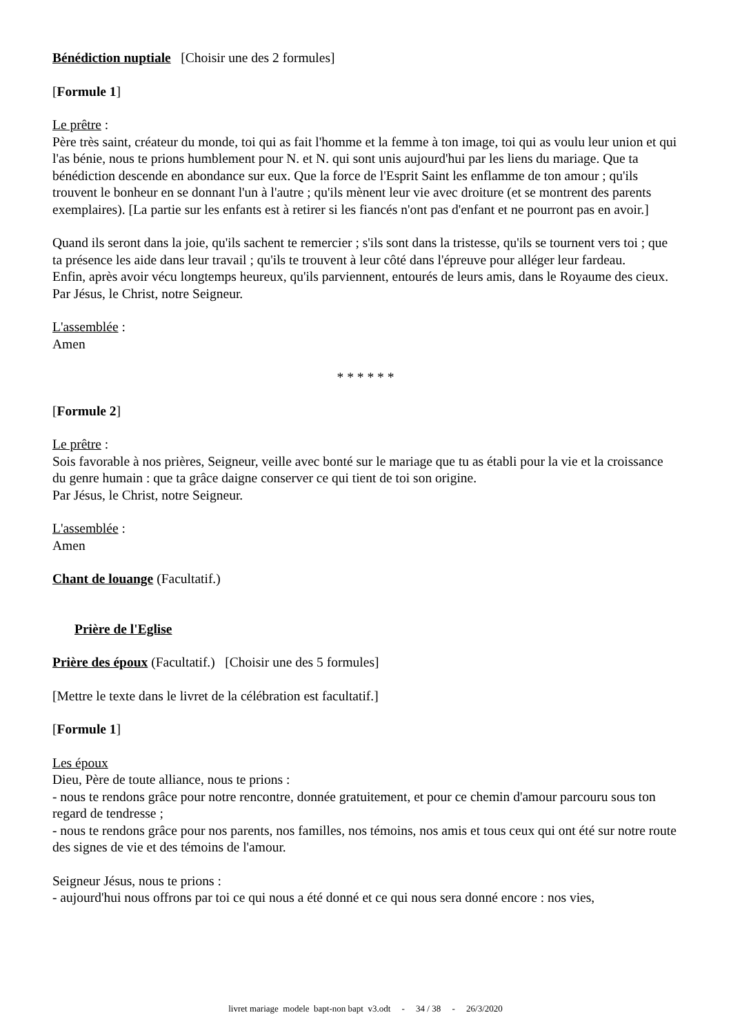Bénédiction nuptiale [Choisir une des 2 formules]
[Formule 1]
Le prêtre :
Père très saint, créateur du monde, toi qui as fait l'homme et la femme à ton image, toi qui as voulu leur union et qui l'as bénie, nous te prions humblement pour N. et N. qui sont unis aujourd'hui par les liens du mariage. Que ta bénédiction descende en abondance sur eux. Que la force de l'Esprit Saint les enflamme de ton amour ; qu'ils trouvent le bonheur en se donnant l'un à l'autre ; qu'ils mènent leur vie avec droiture (et se montrent des parents exemplaires). [La partie sur les enfants est à retirer si les fiancés n'ont pas d'enfant et ne pourront pas en avoir.]
Quand ils seront dans la joie, qu'ils sachent te remercier ; s'ils sont dans la tristesse, qu'ils se tournent vers toi ; que ta présence les aide dans leur travail ; qu'ils te trouvent à leur côté dans l'épreuve pour alléger leur fardeau.
Enfin, après avoir vécu longtemps heureux, qu'ils parviennent, entourés de leurs amis, dans le Royaume des cieux.
Par Jésus, le Christ, notre Seigneur.
L'assemblée :
Amen
* * * * * *
[Formule 2]
Le prêtre :
Sois favorable à nos prières, Seigneur, veille avec bonté sur le mariage que tu as établi pour la vie et la croissance du genre humain : que ta grâce daigne conserver ce qui tient de toi son origine.
Par Jésus, le Christ, notre Seigneur.
L'assemblée :
Amen
Chant de louange (Facultatif.)
Prière de l'Eglise
Prière des époux (Facultatif.) [Choisir une des 5 formules]
[Mettre le texte dans le livret de la célébration est facultatif.]
[Formule 1]
Les époux
Dieu, Père de toute alliance, nous te prions :
- nous te rendons grâce pour notre rencontre, donnée gratuitement, et pour ce chemin d'amour parcouru sous ton regard de tendresse ;
- nous te rendons grâce pour nos parents, nos familles, nos témoins, nos amis et tous ceux qui ont été sur notre route des signes de vie et des témoins de l'amour.
Seigneur Jésus, nous te prions :
- aujourd'hui nous offrons par toi ce qui nous a été donné et ce qui nous sera donné encore : nos vies,
livret mariage modele bapt-non bapt v3.odt - 34 / 38 - 26/3/2020